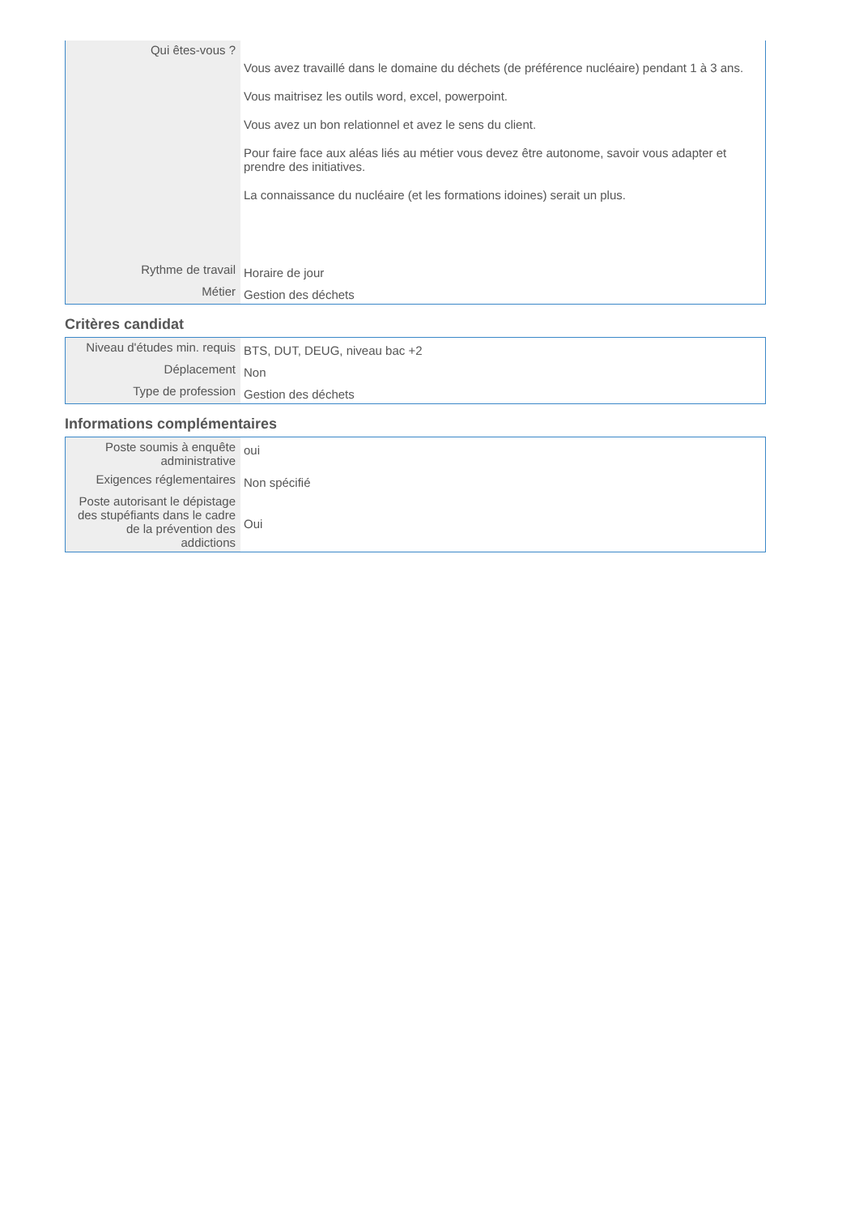| Qui êtes-vous ? | Vous avez travaillé dans le domaine du déchets (de préférence nucléaire) pendant 1 à 3 ans. Vous maitrisez les outils word, excel, powerpoint. Vous avez un bon relationnel et avez le sens du client. Pour faire face aux aléas liés au métier vous devez être autonome, savoir vous adapter et prendre des initiatives. La connaissance du nucléaire (et les formations idoines) serait un plus. |
| Rythme de travail | Horaire de jour |
| Métier | Gestion des déchets |
Critères candidat
| Niveau d'études min. requis | BTS, DUT, DEUG, niveau bac +2 |
| Déplacement | Non |
| Type de profession | Gestion des déchets |
Informations complémentaires
| Poste soumis à enquête administrative | oui |
| Exigences réglementaires | Non spécifié |
| Poste autorisant le dépistage des stupéfiants dans le cadre de la prévention des addictions | Oui |